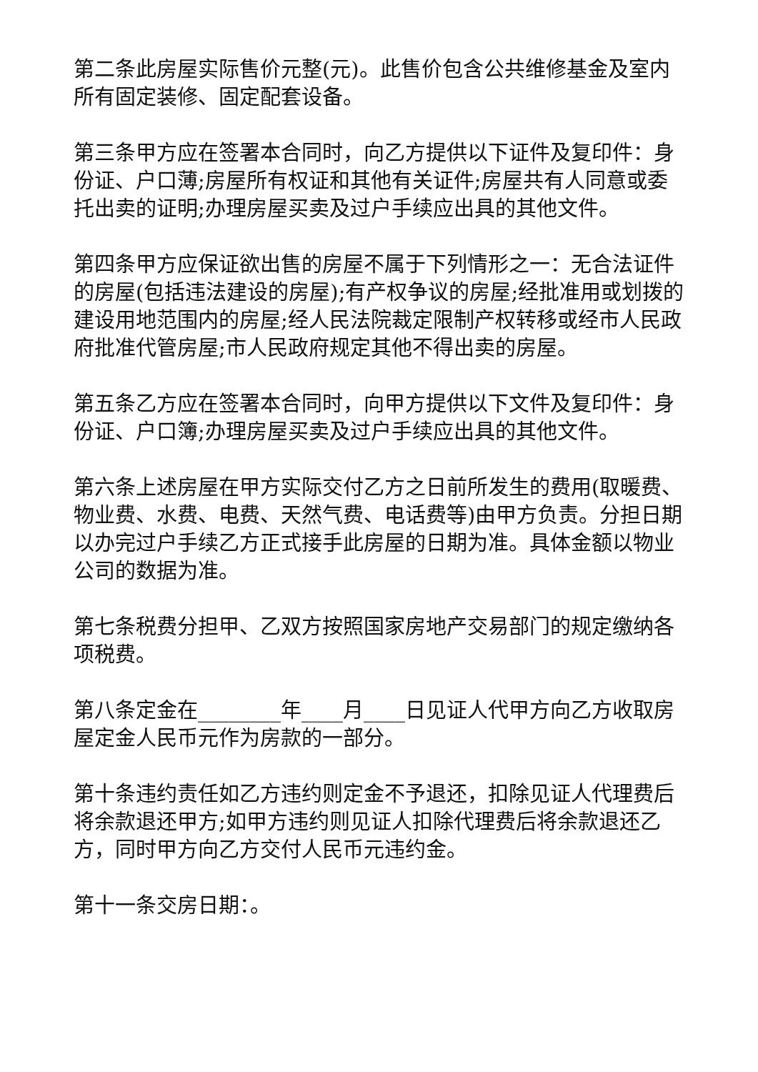第二条此房屋实际售价元整(元)。此售价包含公共维修基金及室内所有固定装修、固定配套设备。
第三条甲方应在签署本合同时，向乙方提供以下证件及复印件：身份证、户口薄;房屋所有权证和其他有关证件;房屋共有人同意或委托出卖的证明;办理房屋买卖及过户手续应出具的其他文件。
第四条甲方应保证欲出售的房屋不属于下列情形之一：无合法证件的房屋(包括违法建设的房屋);有产权争议的房屋;经批准用或划拨的建设用地范围内的房屋;经人民法院裁定限制产权转移或经市人民政府批准代管房屋;市人民政府规定其他不得出卖的房屋。
第五条乙方应在签署本合同时，向甲方提供以下文件及复印件：身份证、户口簿;办理房屋买卖及过户手续应出具的其他文件。
第六条上述房屋在甲方实际交付乙方之日前所发生的费用(取暖费、物业费、水费、电费、天然气费、电话费等)由甲方负责。分担日期以办完过户手续乙方正式接手此房屋的日期为准。具体金额以物业公司的数据为准。
第七条税费分担甲、乙双方按照国家房地产交易部门的规定缴纳各项税费。
第八条定金在________年____月____日见证人代甲方向乙方收取房屋定金人民币元作为房款的一部分。
第十条违约责任如乙方违约则定金不予退还，扣除见证人代理费后将余款退还甲方;如甲方违约则见证人扣除代理费后将余款退还乙方，同时甲方向乙方交付人民币元违约金。
第十一条交房日期：。